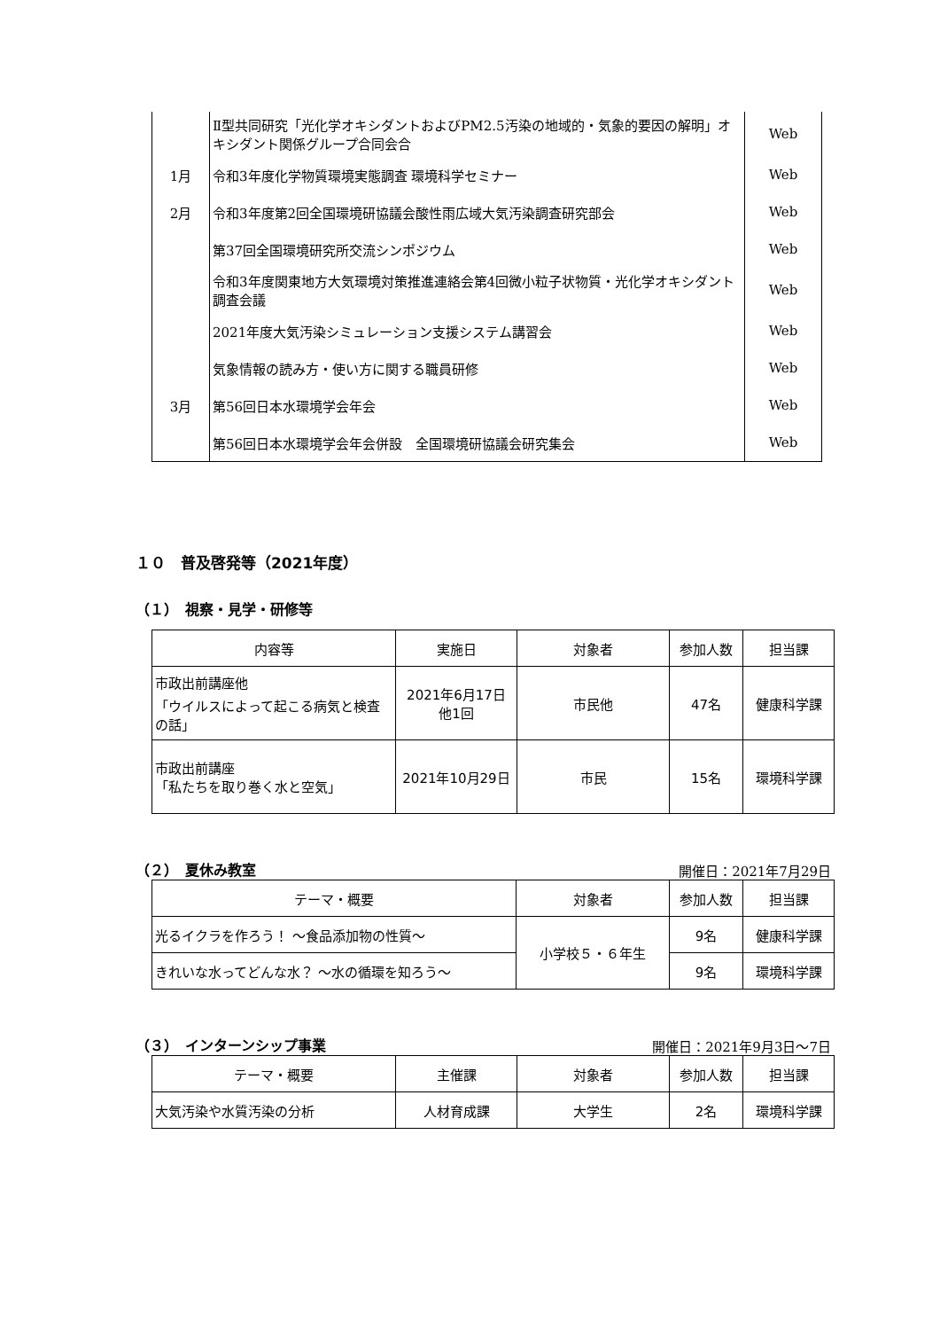| | Ⅱ型共同研究「光化学オキシダントおよびPM2.5汚染の地域的・気象的要因の解明」オキシダント関係グループ合同会合 | Web |
| 1月 | 令和3年度化学物質環境実態調査 環境科学セミナー | Web |
| 2月 | 令和3年度第2回全国環境研協議会酸性雨広域大気汚染調査研究部会 | Web |
| | 第37回全国環境研究所交流シンポジウム | Web |
| | 令和3年度関東地方大気環境対策推進連絡会第4回微小粒子状物質・光化学オキシダント調査会議 | Web |
| | 2021年度大気汚染シミュレーション支援システム講習会 | Web |
| | 気象情報の読み方・使い方に関する職員研修 | Web |
| 3月 | 第56回日本水環境学会年会 | Web |
| | 第56回日本水環境学会年会併設 全国環境研協議会研究集会 | Web |
１０　普及啓発等（2021年度）
（１）　視察・見学・研修等
| 内容等 | 実施日 | 対象者 | 参加人数 | 担当課 |
| --- | --- | --- | --- | --- |
| 市政出前講座他 「ウイルスによって起こる病気と検査の話」 | 2021年6月17日 他1回 | 市民他 | 47名 | 健康科学課 |
| 市政出前講座 「私たちを取り巻く水と空気」 | 2021年10月29日 | 市民 | 15名 | 環境科学課 |
（２）　夏休み教室
開催日：2021年7月29日
| テーマ・概要 | 対象者 | 参加人数 | 担当課 |
| --- | --- | --- | --- |
| 光るイクラを作ろう！ ～食品添加物の性質～ | 小学校５・６年生 | 9名 | 健康科学課 |
| きれいな水ってどんな水？ ～水の循環を知ろう～ | | 9名 | 環境科学課 |
（３）　インターンシップ事業
開催日：2021年9月3日～7日
| テーマ・概要 | 主催課 | 対象者 | 参加人数 | 担当課 |
| --- | --- | --- | --- | --- |
| 大気汚染や水質汚染の分析 | 人材育成課 | 大学生 | 2名 | 環境科学課 |